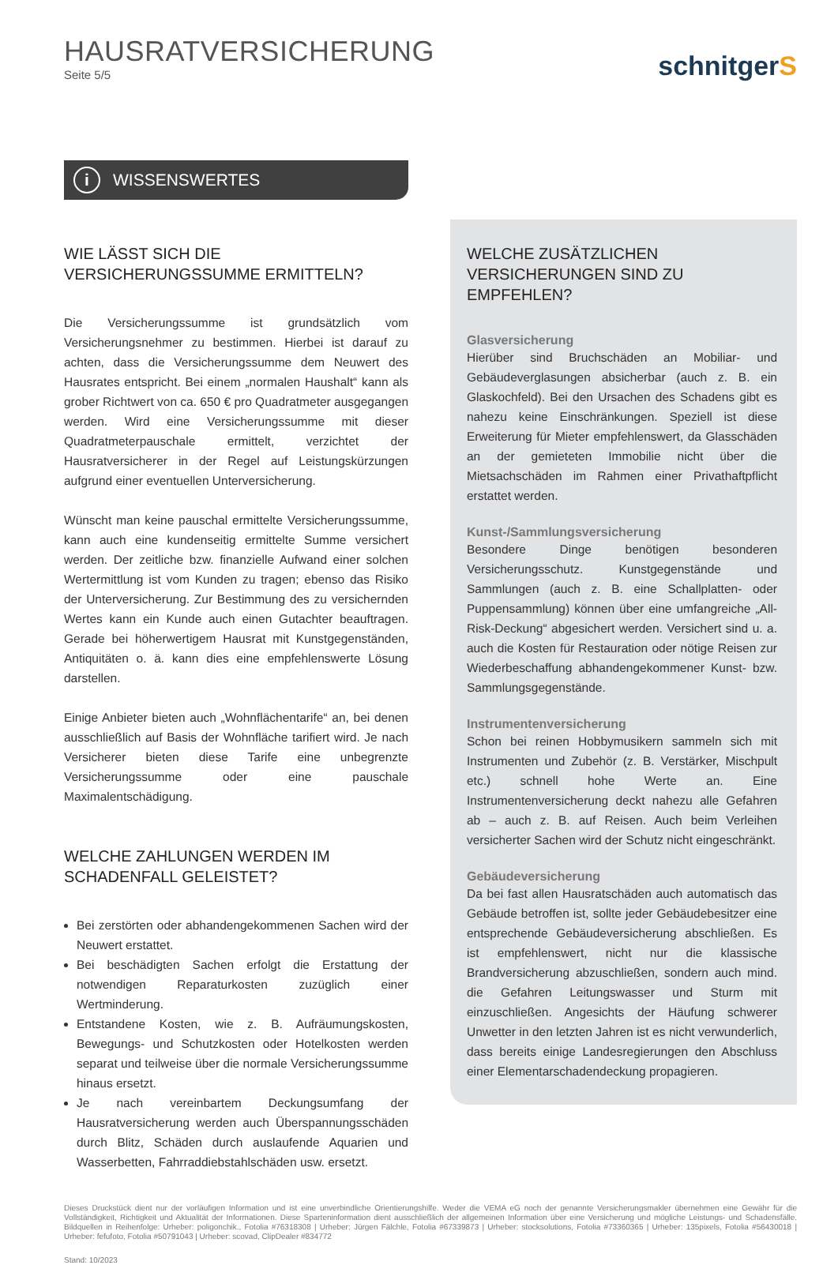HAUSRATVERSICHERUNG
Seite 5/5
schnitgerS
i WISSENSWERTES
WIE LÄSST SICH DIE VERSICHERUNGSSUMME ERMITTELN?
Die Versicherungssumme ist grundsätzlich vom Versicherungsnehmer zu bestimmen. Hierbei ist darauf zu achten, dass die Versicherungssumme dem Neuwert des Hausrates entspricht. Bei einem „normalen Haushalt“ kann als grober Richtwert von ca. 650 € pro Quadratmeter ausgegangen werden. Wird eine Versicherungssumme mit dieser Quadratmeterpauschale ermittelt, verzichtet der Hausratversicherer in der Regel auf Leistungskürzungen aufgrund einer eventuellen Unterversicherung.
Wünscht man keine pauschal ermittelte Versicherungssumme, kann auch eine kundenseitig ermittelte Summe versichert werden. Der zeitliche bzw. finanzielle Aufwand einer solchen Wertermittlung ist vom Kunden zu tragen; ebenso das Risiko der Unterversicherung. Zur Bestimmung des zu versichernden Wertes kann ein Kunde auch einen Gutachter beauftragen. Gerade bei höherwertigem Hausrat mit Kunstgegenständen, Antiquitäten o. ä. kann dies eine empfehlenswerte Lösung darstellen.
Einige Anbieter bieten auch „Wohnflächentarife“ an, bei denen ausschließlich auf Basis der Wohnfläche tarifiert wird. Je nach Versicherer bieten diese Tarife eine unbegrenzte Versicherungssumme oder eine pauschale Maximalentschädigung.
WELCHE ZAHLUNGEN WERDEN IM SCHADENFALL GELEISTET?
Bei zerstörten oder abhandengekommenen Sachen wird der Neuwert erstattet.
Bei beschädigten Sachen erfolgt die Erstattung der notwendigen Reparaturkosten zuzüglich einer Wertminderung.
Entstandene Kosten, wie z. B. Aufräumungskosten, Bewegungs- und Schutzkosten oder Hotelkosten werden separat und teilweise über die normale Versicherungssumme hinaus ersetzt.
Je nach vereinbartem Deckungsumfang der Hausratversicherung werden auch Überspannungsschäden durch Blitz, Schäden durch auslaufende Aquarien und Wasserbetten, Fahrraddiebstahlschäden usw. ersetzt.
WELCHE ZUSÄTZLICHEN VERSICHERUNGEN SIND ZU EMPFEHLEN?
Glasversicherung
Hierüber sind Bruchschäden an Mobiliar- und Gebäudeverglasungen absicherbar (auch z. B. ein Glaskochfeld). Bei den Ursachen des Schadens gibt es nahezu keine Einschränkungen. Speziell ist diese Erweiterung für Mieter empfehlenswert, da Glasschäden an der gemieteten Immobilie nicht über die Mietsachschäden im Rahmen einer Privathaftpflicht erstattet werden.
Kunst-/Sammlungsversicherung
Besondere Dinge benötigen besonderen Versicherungsschutz. Kunstgegenstände und Sammlungen (auch z. B. eine Schallplatten- oder Puppensammlung) können über eine umfangreiche „All-Risk-Deckung“ abgesichert werden. Versichert sind u. a. auch die Kosten für Restauration oder nötige Reisen zur Wiederbeschaffung abhandengekommener Kunst- bzw. Sammlungsgegenstände.
Instrumentenversicherung
Schon bei reinen Hobbymusikern sammeln sich mit Instrumenten und Zubehör (z. B. Verstärker, Mischpult etc.) schnell hohe Werte an. Eine Instrumentenversicherung deckt nahezu alle Gefahren ab – auch z. B. auf Reisen. Auch beim Verleihen versicherter Sachen wird der Schutz nicht eingeschränkt.
Gebäudeversicherung
Da bei fast allen Hausratschäden auch automatisch das Gebäude betroffen ist, sollte jeder Gebäudebesitzer eine entsprechende Gebäudeversicherung abschließen. Es ist empfehlenswert, nicht nur die klassische Brandversicherung abzuschließen, sondern auch mind. die Gefahren Leitungswasser und Sturm mit einzuschließen. Angesichts der Häufung schwerer Unwetter in den letzten Jahren ist es nicht verwunderlich, dass bereits einige Landesregierungen den Abschluss einer Elementarschadendeckung propagieren.
Dieses Druckstück dient nur der vorläufigen Information und ist eine unverbindliche Orientierungshilfe. Weder die VEMA eG noch der genannte Versicherungsmakler übernehmen eine Gewähr für die Vollständigkeit, Richtigkeit und Aktualität der Informationen. Diese Sparteninformation dient ausschließlich der allgemeinen Information über eine Versicherung und mögliche Leistungs- und Schadensfälle. Bildquellen in Reihenfolge: Urheber: poligonchik., Fotolia #76318308 | Urheber: Jürgen Fälchle, Fotolia #67339873 | Urheber: stocksolutions, Fotolia #73360365 | Urheber: 135pixels, Fotolia #56430018 | Urheber: fefufoto, Fotolia #50791043 | Urheber: scovad, ClipDealer #834772
Stand: 10/2023